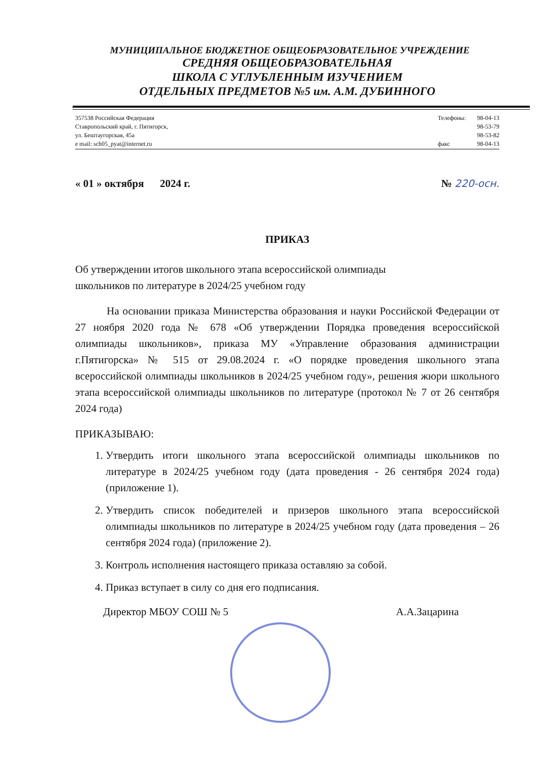МУНИЦИПАЛЬНОЕ БЮДЖЕТНОЕ ОБЩЕОБРАЗОВАТЕЛЬНОЕ УЧРЕЖДЕНИЕ
СРЕДНЯЯ ОБЩЕОБРАЗОВАТЕЛЬНАЯ
ШКОЛА С УГЛУБЛЕННЫМ ИЗУЧЕНИЕМ
ОТДЕЛЬНЫХ ПРЕДМЕТОВ №5 им. А.М. ДУБИННОГО
357538 Российская Федерация
Ставропольский край, г. Пятигорск,
ул. Бештаугорская, 45а
e mail: sch05_pyat@internet.ru
Телефоны:
факс
98-04-13
98-53-79
98-53-82
98-04-13
« 01 » октября 2024 г. № 220-осн.
ПРИКАЗ
Об утверждении итогов школьного этапа всероссийской олимпиады
школьников по литературе в 2024/25 учебном году
На основании приказа Министерства образования и науки Российской Федерации от 27 ноября 2020 года № 678 «Об утверждении Порядка проведения всероссийской олимпиады школьников», приказа МУ «Управление образования администрации г.Пятигорска» № 515 от 29.08.2024 г. «О порядке проведения школьного этапа всероссийской олимпиады школьников в 2024/25 учебном году», решения жюри школьного этапа всероссийской олимпиады школьников по литературе (протокол № 7 от 26 сентября 2024 года)
ПРИКАЗЫВАЮ:
1. Утвердить итоги школьного этапа всероссийской олимпиады школьников по литературе в 2024/25 учебном году (дата проведения - 26 сентября 2024 года) (приложение 1).
2. Утвердить список победителей и призеров школьного этапа всероссийской олимпиады школьников по литературе в 2024/25 учебном году (дата проведения – 26 сентября 2024 года) (приложение 2).
3. Контроль исполнения настоящего приказа оставляю за собой.
4. Приказ вступает в силу со дня его подписания.
Директор МБОУ СОШ № 5 А.А.Зацарина